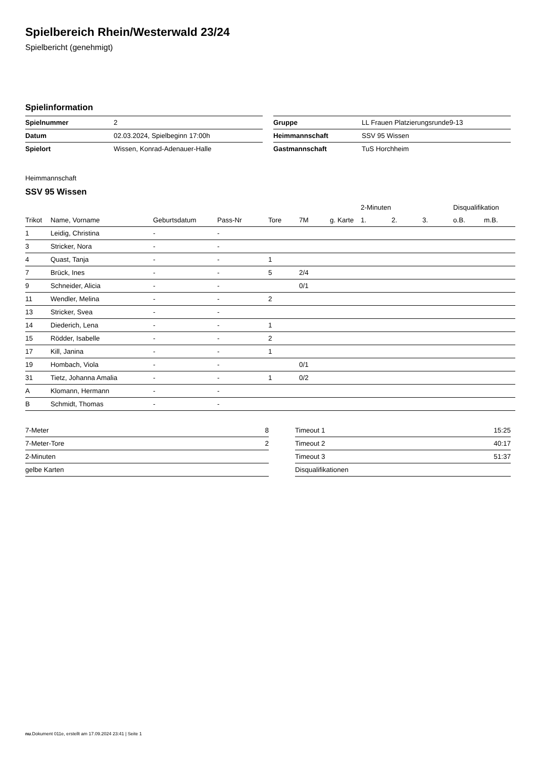Spielbereich Rhein/Westerwald 23/24
Spielbericht (genehmigt)
Spielinformation
| Spielnummer | 2 |
| Datum | 02.03.2024, Spielbeginn 17:00h |
| Spielort | Wissen, Konrad-Adenauer-Halle |
| Gruppe | LL Frauen Platzierungsrunde9-13 |
| Heimmannschaft | SSV 95 Wissen |
| Gastmannschaft | TuS Horchheim |
Heimmannschaft
SSV 95 Wissen
| | | | | | | | 2-Minuten | | | Disqualifikation | |
| --- | --- | --- | --- | --- | --- | --- | --- | --- | --- | --- | --- |
| Trikot | Name, Vorname | Geburtsdatum | Pass-Nr | Tore | 7M | g. Karte | 1. | 2. | 3. | o.B. | m.B. |
| 1 | Leidig, Christina | - | - | | | | | | | | |
| 3 | Stricker, Nora | - | - | | | | | | | | |
| 4 | Quast, Tanja | - | - | 1 | | | | | | | |
| 7 | Brück, Ines | - | - | 5 | 2/4 | | | | | | |
| 9 | Schneider, Alicia | - | - | | 0/1 | | | | | | |
| 11 | Wendler, Melina | - | - | 2 | | | | | | | |
| 13 | Stricker, Svea | - | - | | | | | | | | |
| 14 | Diederich, Lena | - | - | 1 | | | | | | | |
| 15 | Rödder, Isabelle | - | - | 2 | | | | | | | |
| 17 | Kill, Janina | - | - | 1 | | | | | | | |
| 19 | Hombach, Viola | - | - | | 0/1 | | | | | | |
| 31 | Tietz, Johanna Amalia | - | - | 1 | 0/2 | | | | | | |
| A | Klomann, Hermann | - | - | | | | | | | | |
| B | Schmidt, Thomas | - | - | | | | | | | | |
| 7-Meter | 8 |
| 7-Meter-Tore | 2 |
| 2-Minuten | |
| gelbe Karten | |
| Timeout 1 | 15:25 |
| Timeout 2 | 40:17 |
| Timeout 3 | 51:37 |
| Disqualifikationen | |
nu.Dokument 011e, erstellt am 17.09.2024 23:41 | Seite 1